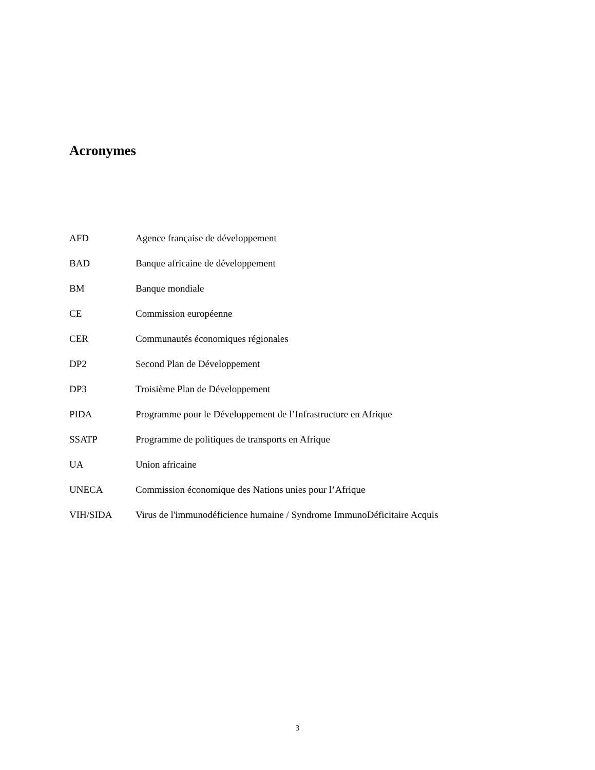Acronymes
| AFD | Agence française de développement |
| BAD | Banque africaine de développement |
| BM | Banque mondiale |
| CE | Commission européenne |
| CER | Communautés économiques régionales |
| DP2 | Second Plan de Développement |
| DP3 | Troisième Plan de Développement |
| PIDA | Programme pour le Développement de l’Infrastructure en Afrique |
| SSATP | Programme de politiques de transports en Afrique |
| UA | Union africaine |
| UNECA | Commission économique des Nations unies pour l’Afrique |
| VIH/SIDA | Virus de l'immunodéficience humaine / Syndrome ImmunoDéficitaire Acquis |
3